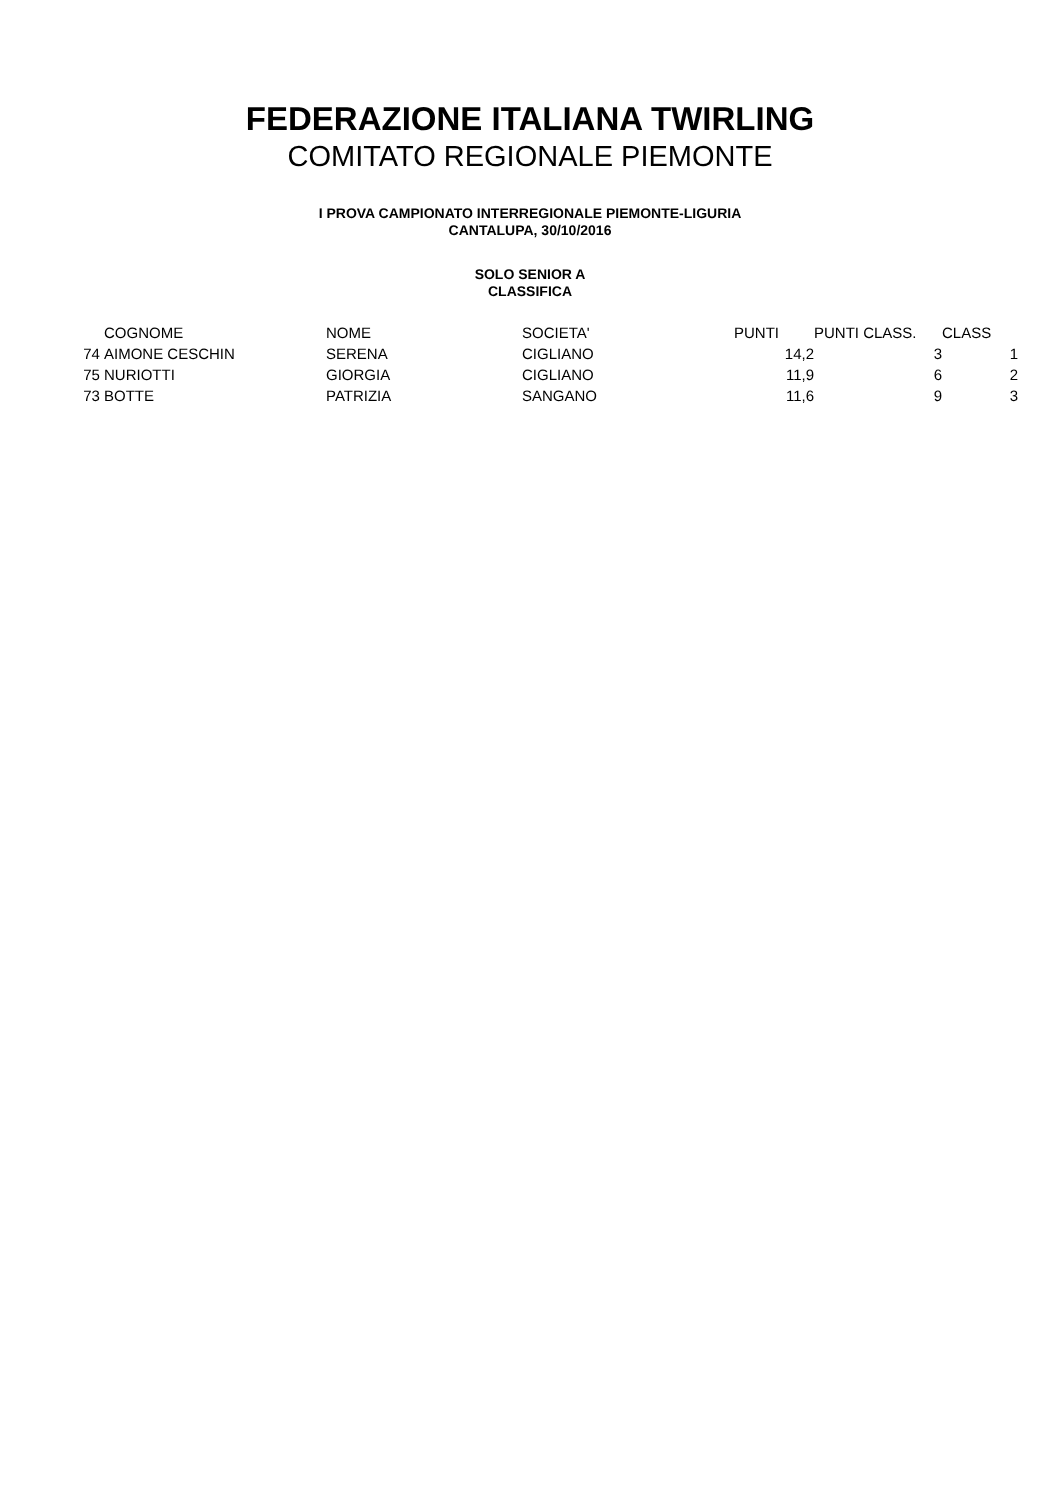FEDERAZIONE ITALIANA TWIRLING
COMITATO REGIONALE PIEMONTE
I PROVA CAMPIONATO INTERREGIONALE PIEMONTE-LIGURIA
CANTALUPA, 30/10/2016
SOLO SENIOR A
CLASSIFICA
| | COGNOME | NOME | SOCIETA' | PUNTI | PUNTI CLASS. | CLASS |
| 74 | AIMONE CESCHIN | SERENA | CIGLIANO | 14,2 | 3 | 1 |
| 75 | NURIOTTI | GIORGIA | CIGLIANO | 11,9 | 6 | 2 |
| 73 | BOTTE | PATRIZIA | SANGANO | 11,6 | 9 | 3 |